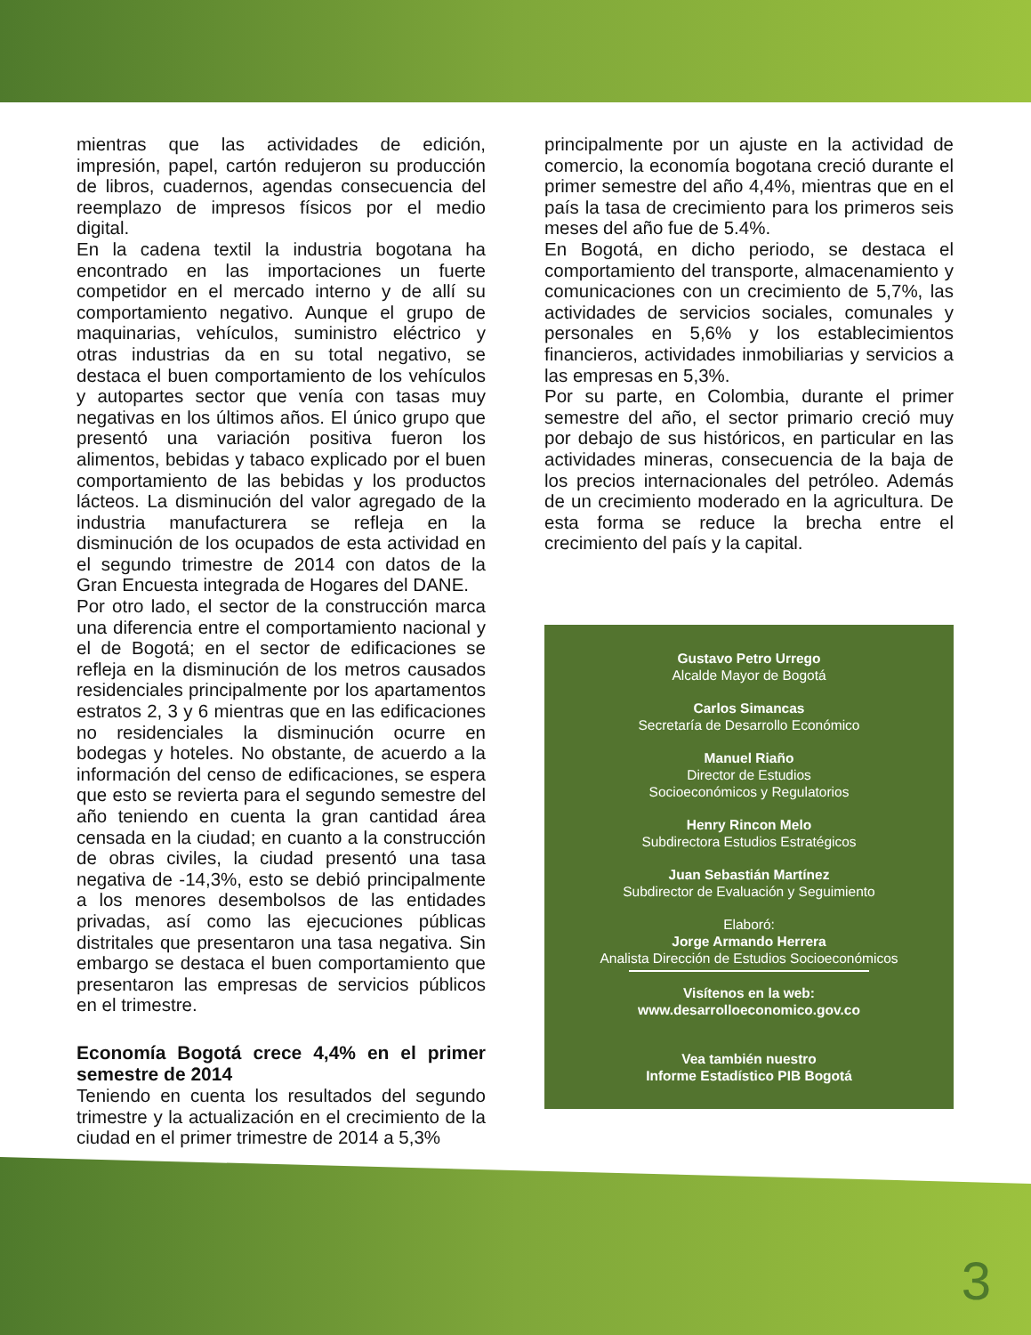mientras que las actividades de edición, impresión, papel, cartón redujeron su producción de libros, cuadernos, agendas consecuencia del reemplazo de impresos físicos por el medio digital.
En la cadena textil la industria bogotana ha encontrado en las importaciones un fuerte competidor en el mercado interno y de allí su comportamiento negativo. Aunque el grupo de maquinarias, vehículos, suministro eléctrico y otras industrias da en su total negativo, se destaca el buen comportamiento de los vehículos y autopartes sector que venía con tasas muy negativas en los últimos años. El único grupo que presentó una variación positiva fueron los alimentos, bebidas y tabaco explicado por el buen comportamiento de las bebidas y los productos lácteos. La disminución del valor agregado de la industria manufacturera se refleja en la disminución de los ocupados de esta actividad en el segundo trimestre de 2014 con datos de la Gran Encuesta integrada de Hogares del DANE.
Por otro lado, el sector de la construcción marca una diferencia entre el comportamiento nacional y el de Bogotá; en el sector de edificaciones se refleja en la disminución de los metros causados residenciales principalmente por los apartamentos estratos 2, 3 y 6 mientras que en las edificaciones no residenciales la disminución ocurre en bodegas y hoteles. No obstante, de acuerdo a la información del censo de edificaciones, se espera que esto se revierta para el segundo semestre del año teniendo en cuenta la gran cantidad área censada en la ciudad; en cuanto a la construcción de obras civiles, la ciudad presentó una tasa negativa de -14,3%, esto se debió principalmente a los menores desembolsos de las entidades privadas, así como las ejecuciones públicas distritales que presentaron una tasa negativa. Sin embargo se destaca el buen comportamiento que presentaron las empresas de servicios públicos en el trimestre.
Economía Bogotá crece 4,4% en el primer semestre de 2014
Teniendo en cuenta los resultados del segundo trimestre y la actualización en el crecimiento de la ciudad en el primer trimestre de 2014 a 5,3%
principalmente por un ajuste en la actividad de comercio, la economía bogotana creció durante el primer semestre del año 4,4%, mientras que en el país la tasa de crecimiento para los primeros seis meses del año fue de 5.4%.
En Bogotá, en dicho periodo, se destaca el comportamiento del transporte, almacenamiento y comunicaciones con un crecimiento de 5,7%, las actividades de servicios sociales, comunales y personales en 5,6% y los establecimientos financieros, actividades inmobiliarias y servicios a las empresas en 5,3%.
Por su parte, en Colombia, durante el primer semestre del año, el sector primario creció muy por debajo de sus históricos, en particular en las actividades mineras, consecuencia de la baja de los precios internacionales del petróleo. Además de un crecimiento moderado en la agricultura. De esta forma se reduce la brecha entre el crecimiento del país y la capital.
Gustavo Petro Urrego
Alcalde Mayor de Bogotá
Carlos Simancas
Secretaría de Desarrollo Económico
Manuel Riaño
Director de Estudios
Socioeconómicos y Regulatorios
Henry Rincon Melo
Subdirectora Estudios Estratégicos
Juan Sebastián Martínez
Subdirector de Evaluación y Seguimiento
Elaboró:
Jorge Armando Herrera
Analista Dirección de Estudios Socioeconómicos
Visítenos en la web:
www.desarrolloeconomico.gov.co
Vea también nuestro
Informe Estadístico PIB Bogotá
3